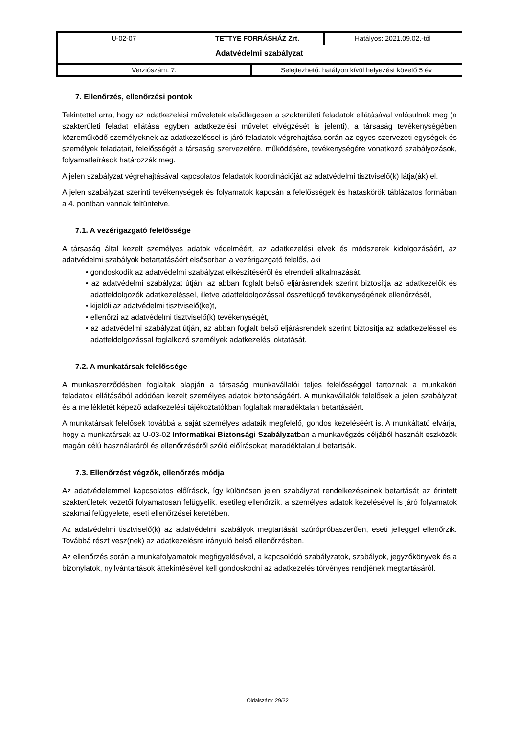| U-02-07 | TETTYE FORRÁSHÁZ Zrt. | Hatályos: 2021.09.02.-től |
| Adatvédelmi szabályzat | | |
| Verziószám: 7. | Selejtezhető: hatályon kívül helyezést követő 5 év |
7. Ellenőrzés, ellenőrzési pontok
Tekintettel arra, hogy az adatkezelési műveletek elsődlegesen a szakterületi feladatok ellátásával valósulnak meg (a szakterületi feladat ellátása egyben adatkezelési művelet elvégzését is jelenti), a társaság tevékenységében közreműködő személyeknek az adatkezeléssel is járó feladatok végrehajtása során az egyes szervezeti egységek és személyek feladatait, felelősségét a társaság szervezetére, működésére, tevékenységére vonatkozó szabályozások, folyamatleírások határozzák meg.
A jelen szabályzat végrehajtásával kapcsolatos feladatok koordinációját az adatvédelmi tisztviselő(k) látja(ák) el.
A jelen szabályzat szerinti tevékenységek és folyamatok kapcsán a felelősségek és hatáskörök táblázatos formában a 4. pontban vannak feltüntetve.
7.1. A vezérigazgató felelőssége
A társaság által kezelt személyes adatok védelméért, az adatkezelési elvek és módszerek kidolgozásáért, az adatvédelmi szabályok betartatásáért elsősorban a vezérigazgató felelős, aki
• gondoskodik az adatvédelmi szabályzat elkészítéséről és elrendeli alkalmazását,
• az adatvédelmi szabályzat útján, az abban foglalt belső eljárásrendek szerint biztosítja az adatkezelők és adatfeldolgozók adatkezeléssel, illetve adatfeldolgozással összefüggő tevékenységének ellenőrzését,
• kijelöli az adatvédelmi tisztviselő(ke)t,
• ellenőrzi az adatvédelmi tisztviselő(k) tevékenységét,
• az adatvédelmi szabályzat útján, az abban foglalt belső eljárásrendek szerint biztosítja az adatkezeléssel és adatfeldolgozással foglalkozó személyek adatkezelési oktatását.
7.2. A munkatársak felelőssége
A munkaszerződésben foglaltak alapján a társaság munkavállalói teljes felelősséggel tartoznak a munkaköri feladatok ellátásából adódóan kezelt személyes adatok biztonságáért. A munkavállalók felelősek a jelen szabályzat és a mellékletét képező adatkezelési tájékoztatókban foglaltak maradéktalan betartásáért.
A munkatársak felelősek továbbá a saját személyes adataik megfelelő, gondos kezeléséért is. A munkáltató elvárja, hogy a munkatársak az U-03-02 Informatikai Biztonsági Szabályzatban a munkavégzés céljából használt eszközök magán célú használatáról és ellenőrzéséről szóló előírásokat maradéktalanul betartsák.
7.3. Ellenőrzést végzők, ellenőrzés módja
Az adatvédelemmel kapcsolatos előírások, így különösen jelen szabályzat rendelkezéseinek betartását az érintett szakterületek vezetői folyamatosan felügyelik, esetileg ellenőrzik, a személyes adatok kezelésével is járó folyamatok szakmai felügyelete, eseti ellenőrzései keretében.
Az adatvédelmi tisztviselő(k) az adatvédelmi szabályok megtartását szúrópróbaszerűen, eseti jelleggel ellenőrzik. Továbbá részt vesz(nek) az adatkezelésre irányuló belső ellenőrzésben.
Az ellenőrzés során a munkafolyamatok megfigyelésével, a kapcsolódó szabályzatok, szabályok, jegyzőkönyvek és a bizonylatok, nyilvántartások áttekintésével kell gondoskodni az adatkezelés törvényes rendjének megtartásáról.
Oldalszám: 29/32